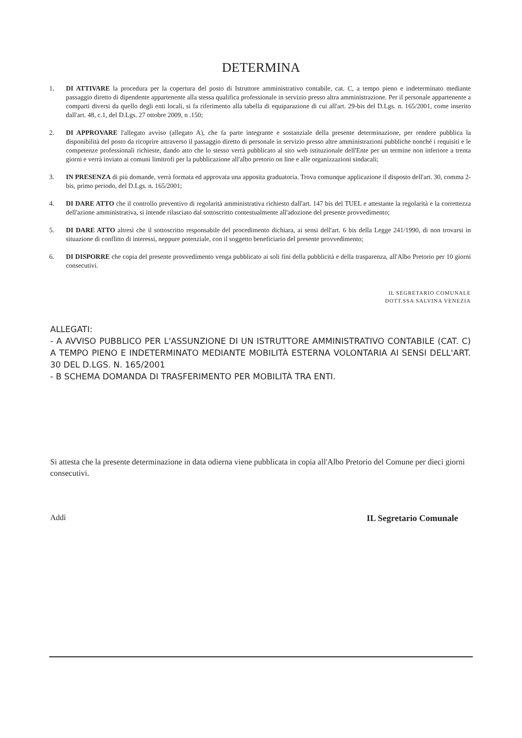DETERMINA
1. DI ATTIVARE la procedura per la copertura del posto di Istruttore amministrativo contabile, cat. C, a tempo pieno e indeterminato mediante passaggio diretto di dipendente appartenente alla stessa qualifica professionale in servizio presso altra amministrazione. Per il personale appartenente a comparti diversi da quello degli enti locali, si fa riferimento alla tabella di equiparazione di cui all'art. 29-bis del D.Lgs. n. 165/2001, come inserito dall'art. 48, c.1, del D.Lgs. 27 ottobre 2009, n .150;
2. DI APPROVARE l'allegato avviso (allegato A), che fa parte integrante e sostanziale della presente determinazione, per rendere pubblica la disponibilità del posto da ricoprire attraverso il passaggio diretto di personale in servizio presso altre amministrazioni pubbliche nonché i requisiti e le competenze professionali richieste, dando atto che lo stesso verrà pubblicato al sito web istituzionale dell'Ente per un termine non inferiore a trenta giorni e verrà inviato ai comuni limitrofi per la pubblicazione all'albo pretorio on line e alle organizzazioni sindacali;
3. IN PRESENZA di più domande, verrà formata ed approvata una apposita graduatoria. Trova comunque applicazione il disposto dell'art. 30, comma 2-bis, primo periodo, del D.Lgs. n. 165/2001;
4. DI DARE ATTO che il controllo preventivo di regolarità amministrativa richiesto dall'art. 147 bis del TUEL e attestante la regolarità e la correttezza dell'azione amministrativa, si intende rilasciato dal sottoscritto contestualmente all'adozione del presente provvedimento;
5. DI DARE ATTO altresì che il sottoscritto responsabile del procedimento dichiara, ai sensi dell'art. 6 bis della Legge 241/1990, di non trovarsi in situazione di conflitto di interessi, neppure potenziale, con il soggetto beneficiario del presente provvedimento;
6. DI DISPORRE che copia del presente provvedimento venga pubblicato ai soli fini della pubblicità e della trasparenza, all'Albo Pretorio per 10 giorni consecutivi.
IL SEGRETARIO COMUNALE
DOTT.SSA SALVINA VENEZIA
ALLEGATI:
- A AVVISO PUBBLICO PER L'ASSUNZIONE DI UN ISTRUTTORE AMMINISTRATIVO CONTABILE (CAT. C) A TEMPO PIENO E INDETERMINATO MEDIANTE MOBILITÀ ESTERNA VOLONTARIA AI SENSI DELL'ART. 30 DEL D.LGS. N. 165/2001
- B SCHEMA DOMANDA DI TRASFERIMENTO PER MOBILITÀ TRA ENTI.
Si attesta che la presente determinazione in data odierna viene pubblicata in copia all'Albo Pretorio del Comune per dieci giorni consecutivi.
Addì IL Segretario Comunale